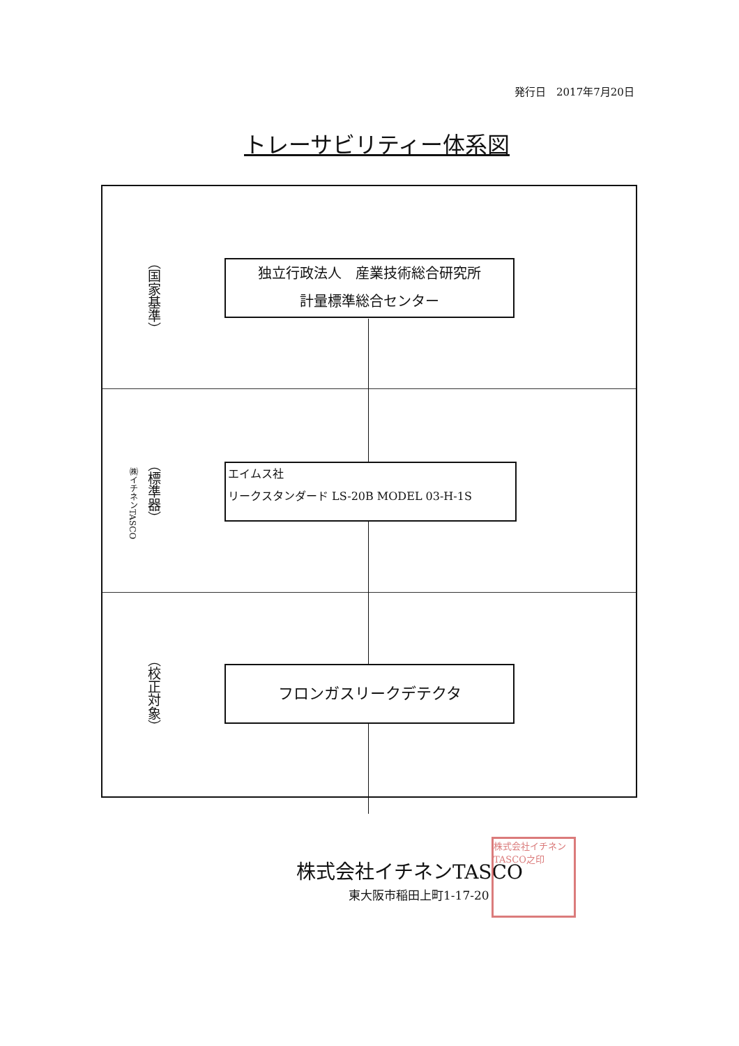発行日　2017年7月20日
トレーサビリティー体系図
（国家基準）
独立行政法人　産業技術総合研究所
計量標準総合センター
（標準器）
㈱イチネンTASCO
エイムス社
リークスタンダード LS-20B MODEL 03-H-1S
（校正対象）
フロンガスリークデテクタ
株式会社イチネンTASCO
東大阪市稲田上町1-17-20
株式会社イチネンTASCO之印